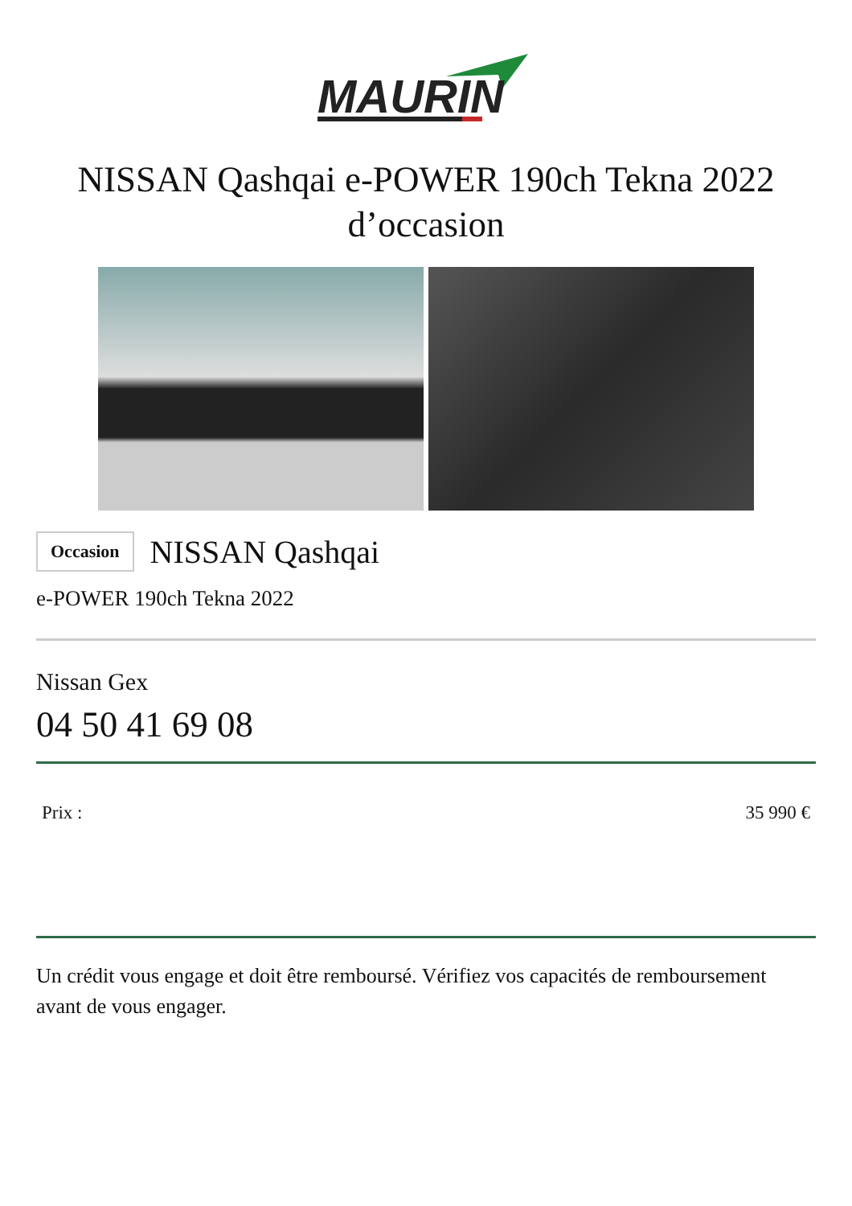MAURIN
NISSAN Qashqai e-POWER 190ch Tekna 2022
d’occasion
Occasion NISSAN Qashqai
e-POWER 190ch Tekna 2022
Nissan Gex
04 50 41 69 08
Prix : 35 990 €
Un crédit vous engage et doit être remboursé. Vérifiez vos capacités de remboursement avant de vous engager.